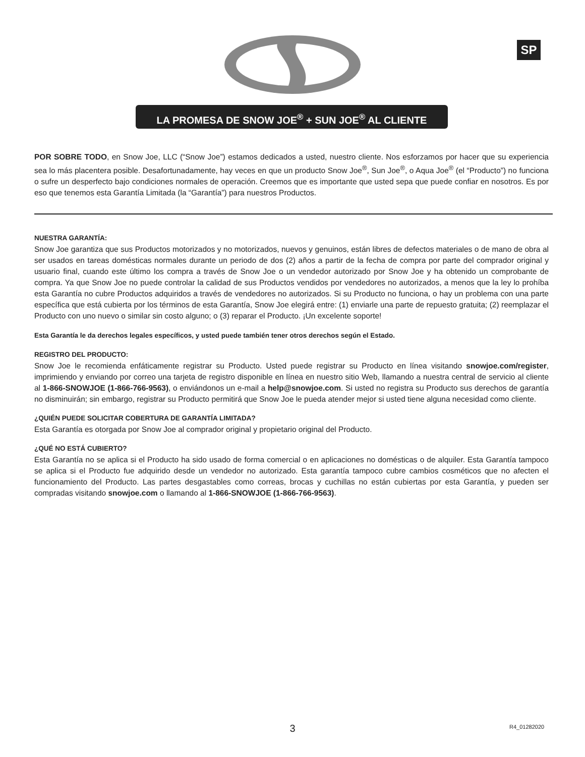SP
LA PROMESA DE SNOW JOE<sup>®</sup> + SUN JOE<sup>®</sup> AL CLIENTE
POR SOBRE TODO, en Snow Joe, LLC (“Snow Joe”) estamos dedicados a usted, nuestro cliente. Nos esforzamos por hacer que su experiencia sea lo más placentera posible. Desafortunadamente, hay veces en que un producto Snow Joe<sup>®</sup>, Sun Joe<sup>®</sup>, o Aqua Joe<sup>®</sup> (el “Producto”) no funciona o sufre un desperfecto bajo condiciones normales de operación. Creemos que es importante que usted sepa que puede confiar en nosotros. Es por eso que tenemos esta Garantía Limitada (la “Garantía”) para nuestros Productos.
NUESTRA GARANTÍA:
Snow Joe garantiza que sus Productos motorizados y no motorizados, nuevos y genuinos, están libres de defectos materiales o de mano de obra al ser usados en tareas domésticas normales durante un periodo de dos (2) años a partir de la fecha de compra por parte del comprador original y usuario final, cuando este último los compra a través de Snow Joe o un vendedor autorizado por Snow Joe y ha obtenido un comprobante de compra. Ya que Snow Joe no puede controlar la calidad de sus Productos vendidos por vendedores no autorizados, a menos que la ley lo prohíba esta Garantía no cubre Productos adquiridos a través de vendedores no autorizados. Si su Producto no funciona, o hay un problema con una parte específica que está cubierta por los términos de esta Garantía, Snow Joe elegirá entre: (1) enviarle una parte de repuesto gratuita; (2) reemplazar el Producto con uno nuevo o similar sin costo alguno; o (3) reparar el Producto. ¡Un excelente soporte!
Esta Garantía le da derechos legales específicos, y usted puede también tener otros derechos según el Estado.
REGISTRO DEL PRODUCTO:
Snow Joe le recomienda enfáticamente registrar su Producto. Usted puede registrar su Producto en línea visitando snowjoe.com/register, imprimiendo y enviando por correo una tarjeta de registro disponible en línea en nuestro sitio Web, llamando a nuestra central de servicio al cliente al 1-866-SNOWJOE (1-866-766-9563), o enviándonos un e-mail a help@snowjoe.com. Si usted no registra su Producto sus derechos de garantía no disminuirán; sin embargo, registrar su Producto permitirá que Snow Joe le pueda atender mejor si usted tiene alguna necesidad como cliente.
¿QUIÉN PUEDE SOLICITAR COBERTURA DE GARANTÍA LIMITADA?
Esta Garantía es otorgada por Snow Joe al comprador original y propietario original del Producto.
¿QUÉ NO ESTÁ CUBIERTO?
Esta Garantía no se aplica si el Producto ha sido usado de forma comercial o en aplicaciones no domésticas o de alquiler. Esta Garantía tampoco se aplica si el Producto fue adquirido desde un vendedor no autorizado. Esta garantía tampoco cubre cambios cosméticos que no afecten el funcionamiento del Producto. Las partes desgastables como correas, brocas y cuchillas no están cubiertas por esta Garantía, y pueden ser compradas visitando snowjoe.com o llamando al 1-866-SNOWJOE (1-866-766-9563).
3 R4_01282020